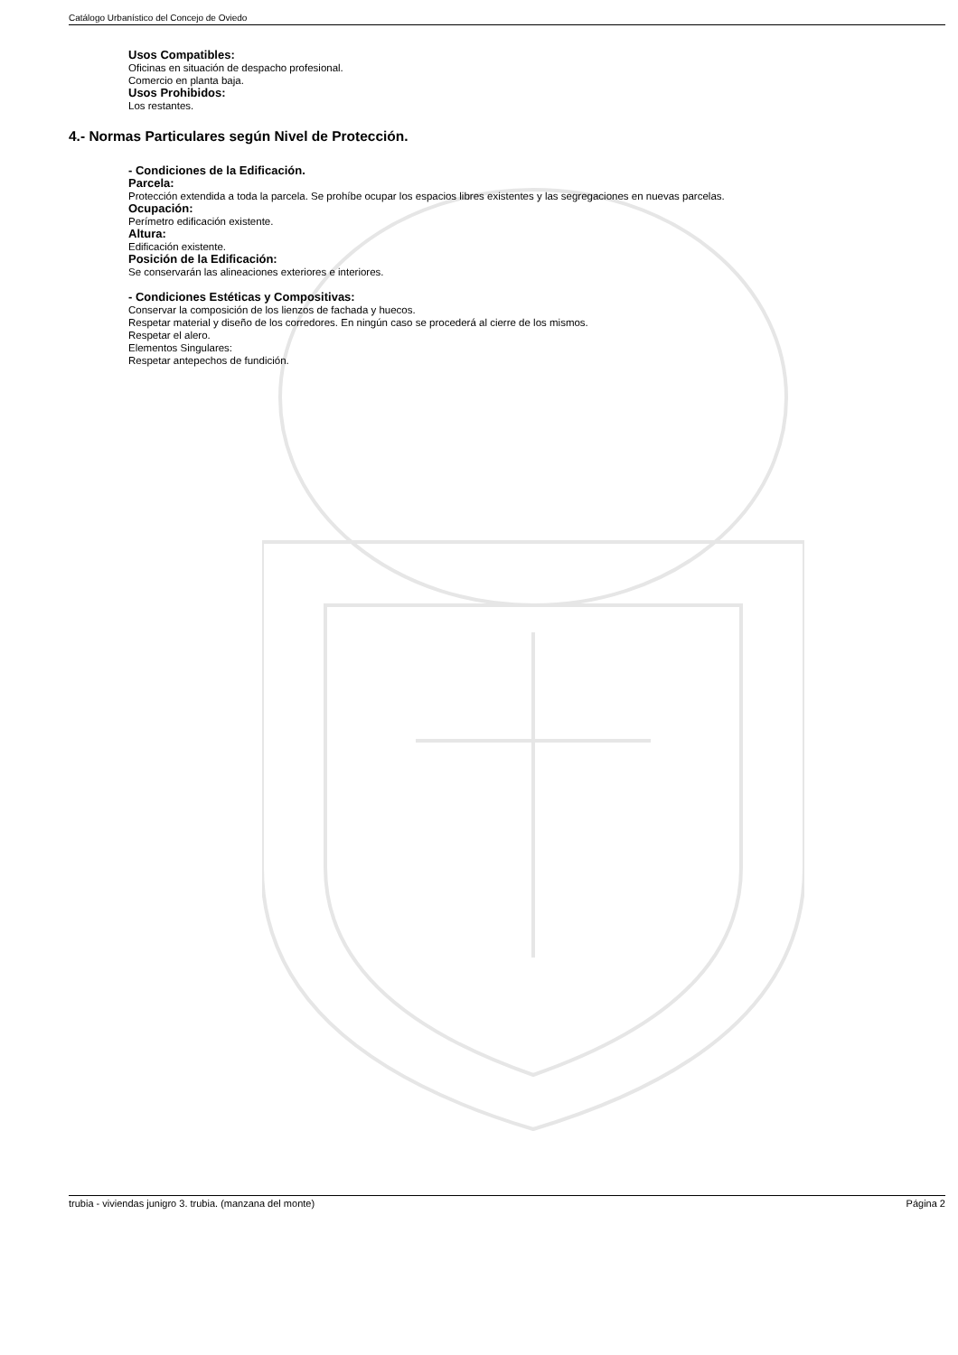Catálogo Urbanístico del Concejo de Oviedo
Usos Compatibles:
Oficinas en situación de despacho profesional.
Comercio en planta baja.
Usos Prohibidos:
Los restantes.
4.- Normas Particulares según Nivel de Protección.
- Condiciones de la Edificación.
Parcela:
Protección extendida a toda la parcela. Se prohíbe ocupar los espacios libres existentes y las segregaciones en nuevas parcelas.
Ocupación:
Perímetro edificación existente.
Altura:
Edificación existente.
Posición de la Edificación:
Se conservarán las alineaciones exteriores e interiores.
- Condiciones Estéticas y Compositivas:
Conservar la composición de los lienzos de fachada y huecos.
Respetar material y diseño de los corredores. En ningún caso se procederá al cierre de los mismos.
Respetar el alero.
Elementos Singulares:
Respetar antepechos de fundición.
trubia - viviendas junigro 3. trubia. (manzana del monte) Página 2